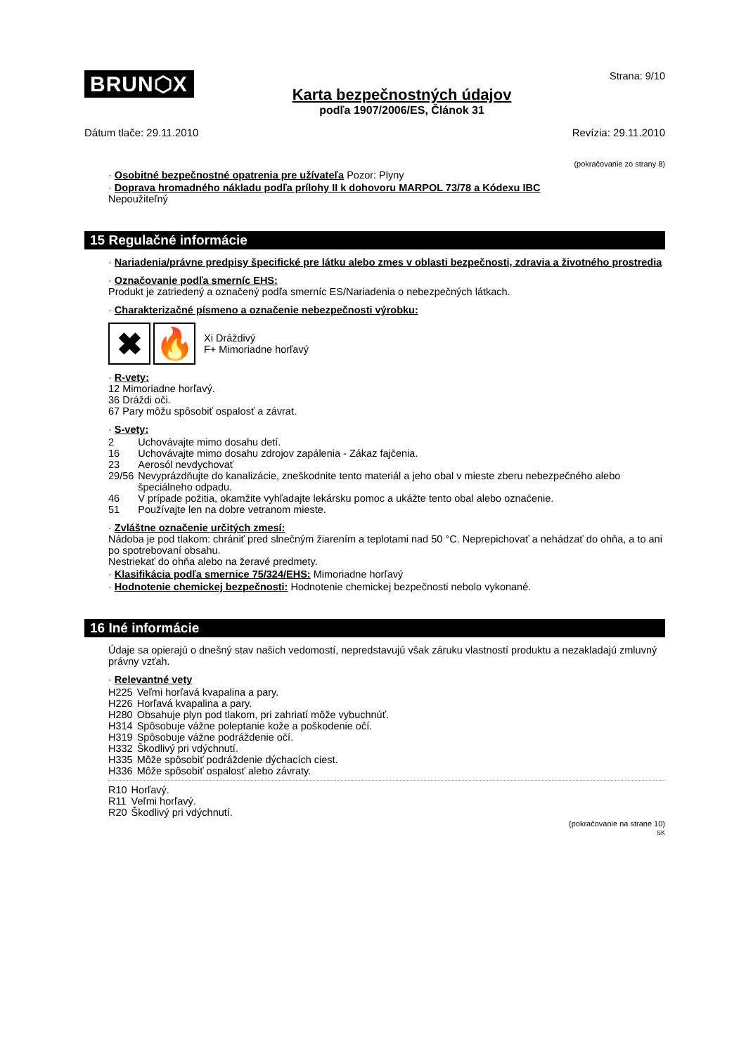BRUN⬡X
Karta bezpečnostných údajov
podľa 1907/2006/ES, Článok 31
Strana: 9/10
Dátum tlače: 29.11.2010 Revízia: 29.11.2010
(pokračovanie zo strany 8)
· Osobitné bezpečnostné opatrenia pre užívateľa Pozor: Plyny
· Doprava hromadného nákladu podľa prílohy II k dohovoru MARPOL 73/78 a Kódexu IBC
Nepoužiteľný
15 Regulačné informácie
· Nariadenia/právne predpisy špecifické pre látku alebo zmes v oblasti bezpečnosti, zdravia a životného prostredia
· Označovanie podľa smerníc EHS:
Produkt je zatriedený a označený podľa smerníc ES/Nariadenia o nebezpečných látkach.
· Charakterizačné písmeno a označenie nebezpečnosti výrobku:
✖ 🔥
Xi Dráždivý
F+ Mimoriadne horľavý
· R-vety:
12 Mimoriadne horľavý.
36 Dráždi oči.
67 Pary môžu spôsobiť ospalosť a závrat.
· S-vety:
| 2 | Uchovávajte mimo dosahu detí. |
| 16 | Uchovávajte mimo dosahu zdrojov zapálenia - Zákaz fajčenia. |
| 23 | Aerosól nevdychovať |
| 29/56 | Nevyprázdňujte do kanalizácie, zneškodnite tento materiál a jeho obal v mieste zberu nebezpečného alebo špeciálneho odpadu. |
| 46 | V prípade požitia, okamžite vyhľadajte lekársku pomoc a ukážte tento obal alebo označenie. |
| 51 | Používajte len na dobre vetranom mieste. |
· Zvláštne označenie určitých zmesí:
Nádoba je pod tlakom: chrániť pred slnečným žiarením a teplotami nad 50 °C. Neprepichovať a nehádzať do ohňa, a to ani po spotrebovaní obsahu.
Nestriekať do ohňa alebo na žeravé predmety.
· Klasifikácia podľa smernice 75/324/EHS: Mimoriadne horľavý
· Hodnotenie chemickej bezpečnosti: Hodnotenie chemickej bezpečnosti nebolo vykonané.
16 Iné informácie
Údaje sa opierajú o dnešný stav našich vedomostí, nepredstavujú však záruku vlastností produktu a nezakladajú zmluvný právny vzťah.
· Relevantné vety
| H225 | Veľmi horľavá kvapalina a pary. |
| H226 | Horľavá kvapalina a pary. |
| H280 | Obsahuje plyn pod tlakom, pri zahriatí môže vybuchnúť. |
| H314 | Spôsobuje vážne poleptanie kože a poškodenie očí. |
| H319 | Spôsobuje vážne podráždenie očí. |
| H332 | Škodlivý pri vdýchnutí. |
| H335 | Môže spôsobiť podráždenie dýchacích ciest. |
| H336 | Môže spôsobiť ospalosť alebo závraty. |
| R10 | Horľavý. |
| R11 | Veľmi horľavý. |
| R20 | Škodlivý pri vdýchnutí. |
(pokračovanie na strane 10)
SK